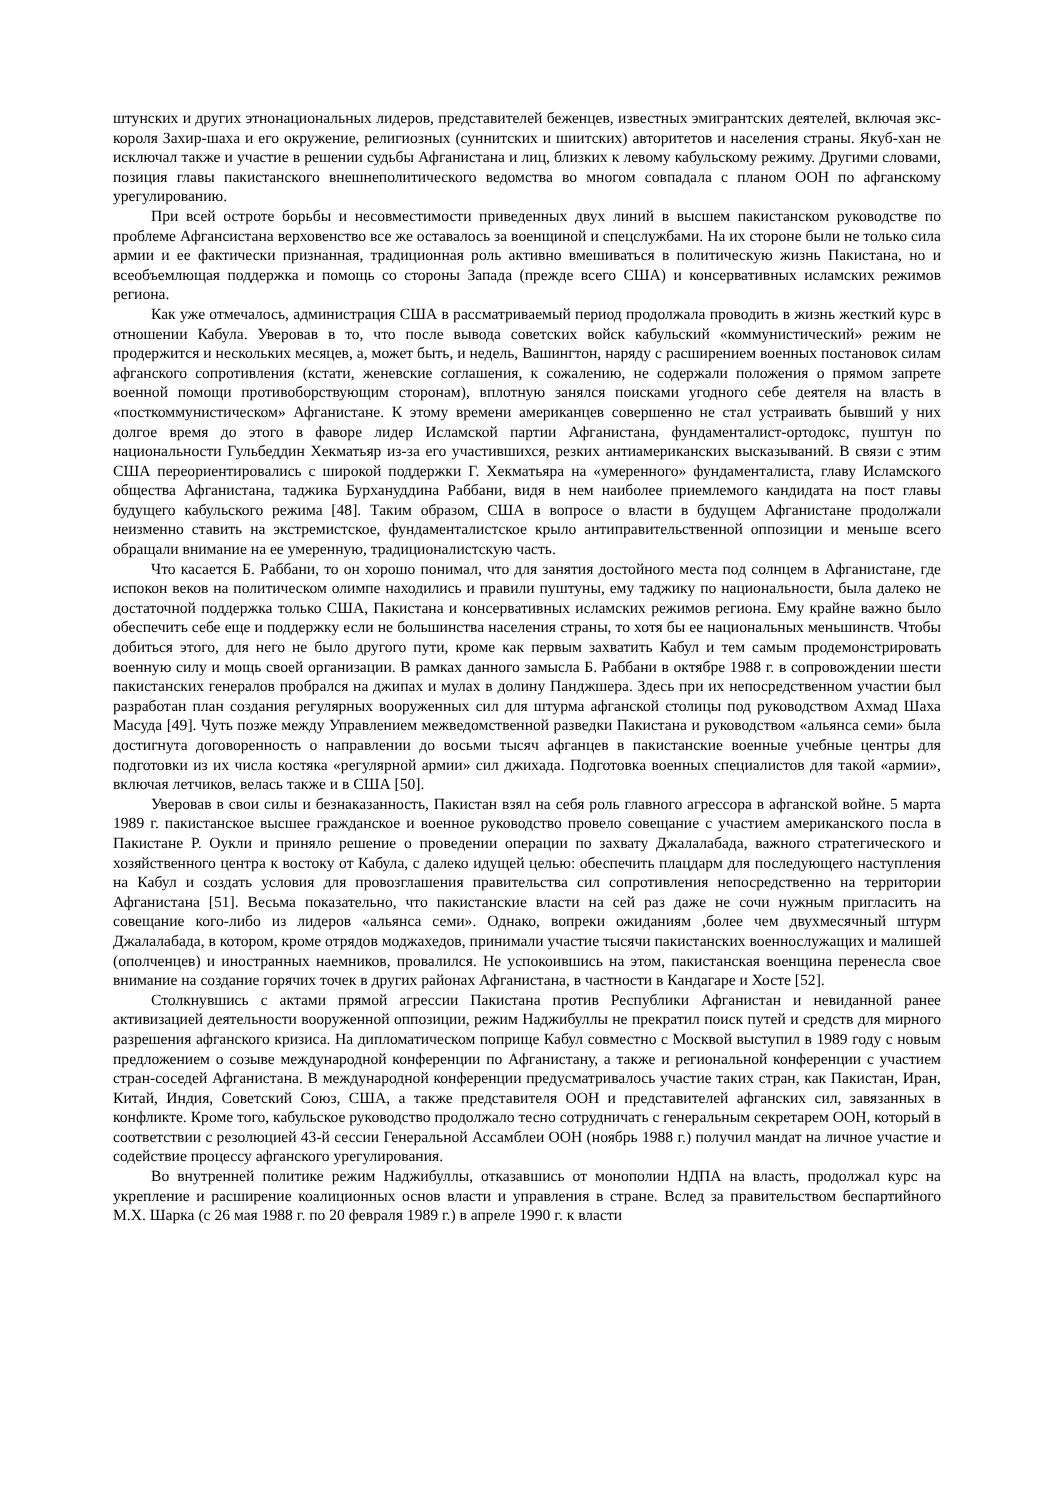штунских и других этнонациональных лидеров, представителей беженцев, известных эмигрантских деятелей, включая экс-короля Захир-шаха и его окружение, религиозных (суннитских и шиитских) авторитетов и населения страны. Якуб-хан не исключал также и участие в решении судьбы Афганистана и лиц, близких к левому кабульскому режиму. Другими словами, позиция главы пакистанского внешнеполитического ведомства во многом совпадала с планом ООН по афганскому урегулированию.
При всей остроте борьбы и несовместимости приведенных двух линий в высшем пакистанском руководстве по проблеме Афгансистана верховенство все же оставалось за военщиной и спецслужбами. На их стороне были не только сила армии и ее фактически признанная, традиционная роль активно вмешиваться в политическую жизнь Пакистана, но и всеобъемлющая поддержка и помощь со стороны Запада (прежде всего США) и консервативных исламских режимов региона.
Как уже отмечалось, администрация США в рассматриваемый период продолжала проводить в жизнь жесткий курс в отношении Кабула. Уверовав в то, что после вывода советских войск кабульский «коммунистический» режим не продержится и нескольких месяцев, а, может быть, и недель, Вашингтон, наряду с расширением военных постановок силам афганского сопротивления (кстати, женевские соглашения, к сожалению, не содержали положения о прямом запрете военной помощи противоборствующим сторонам), вплотную занялся поисками угодного себе деятеля на власть в «посткоммунистическом» Афганистане. К этому времени американцев совершенно не стал устраивать бывший у них долгое время до этого в фаворе лидер Исламской партии Афганистана, фундаменталист-ортодокс, пуштун по национальности Гульбеддин Хекматьяр из-за его участившихся, резких антиамериканских высказываний. В связи с этим США переориентировались с широкой поддержки Г. Хекматьяра на «умеренного» фундаменталиста, главу Исламского общества Афганистана, таджика Бурхануддина Раббани, видя в нем наиболее приемлемого кандидата на пост главы будущего кабульского режима [48]. Таким образом, США в вопросе о власти в будущем Афганистане продолжали неизменно ставить на экстремистское, фундаменталистское крыло антиправительственной оппозиции и меньше всего обращали внимание на ее умеренную, традиционалистскую часть.
Что касается Б. Раббани, то он хорошо понимал, что для занятия достойного места под солнцем в Афганистане, где испокон веков на политическом олимпе находились и правили пуштуны, ему таджику по национальности, была далеко не достаточной поддержка только США, Пакистана и консервативных исламских режимов региона. Ему крайне важно было обеспечить себе еще и поддержку если не большинства населения страны, то хотя бы ее национальных меньшинств. Чтобы добиться этого, для него не было другого пути, кроме как первым захватить Кабул и тем самым продемонстрировать военную силу и мощь своей организации. В рамках данного замысла Б. Раббани в октябре 1988 г. в сопровождении шести пакистанских генералов пробрался на джипах и мулах в долину Панджшера. Здесь при их непосредственном участии был разработан план создания регулярных вооруженных сил для штурма афганской столицы под руководством Ахмад Шаха Масуда [49]. Чуть позже между Управлением межведомственной разведки Пакистана и руководством «альянса семи» была достигнута договоренность о направлении до восьми тысяч афганцев в пакистанские военные учебные центры для подготовки из их числа костяка «регулярной армии» сил джихада. Подготовка военных специалистов для такой «армии», включая летчиков, велась также и в США [50].
Уверовав в свои силы и безнаказанность, Пакистан взял на себя роль главного агрессора в афганской войне. 5 марта 1989 г. пакистанское высшее гражданское и военное руководство провело совещание с участием американского посла в Пакистане Р. Оукли и приняло решение о проведении операции по захвату Джалалабада, важного стратегического и хозяйственного центра к востоку от Кабула, с далеко идущей целью: обеспечить плацдарм для последующего наступления на Кабул и создать условия для провозглашения правительства сил сопротивления непосредственно на территории Афганистана [51]. Весьма показательно, что пакистанские власти на сей раз даже не сочи нужным пригласить на совещание кого-либо из лидеров «альянса семи». Однако, вопреки ожиданиям ,более чем двухмесячный штурм Джалалабада, в котором, кроме отрядов моджахедов, принимали участие тысячи пакистанских военнослужащих и малишей (ополченцев) и иностранных наемников, провалился. Не успокоившись на этом, пакистанская военщина перенесла свое внимание на создание горячих точек в других районах Афганистана, в частности в Кандагаре и Хосте [52].
Столкнувшись с актами прямой агрессии Пакистана против Республики Афганистан и невиданной ранее активизацией деятельности вооруженной оппозиции, режим Наджибуллы не прекратил поиск путей и средств для мирного разрешения афганского кризиса. На дипломатическом поприще Кабул совместно с Москвой выступил в 1989 году с новым предложением о созыве международной конференции по Афганистану, а также и региональной конференции с участием стран-соседей Афганистана. В международной конференции предусматривалось участие таких стран, как Пакистан, Иран, Китай, Индия, Советский Союз, США, а также представителя ООН и представителей афганских сил, завязанных в конфликте. Кроме того, кабульское руководство продолжало тесно сотрудничать с генеральным секретарем ООН, который в соответствии с резолюцией 43-й сессии Генеральной Ассамблеи ООН (ноябрь 1988 г.) получил мандат на личное участие и содействие процессу афганского урегулирования.
Во внутренней политике режим Наджибуллы, отказавшись от монополии НДПА на власть, продолжал курс на укрепление и расширение коалиционных основ власти и управления в стране. Вслед за правительством беспартийного М.Х. Шарка (с 26 мая 1988 г. по 20 февраля 1989 г.) в апреле 1990 г. к власти